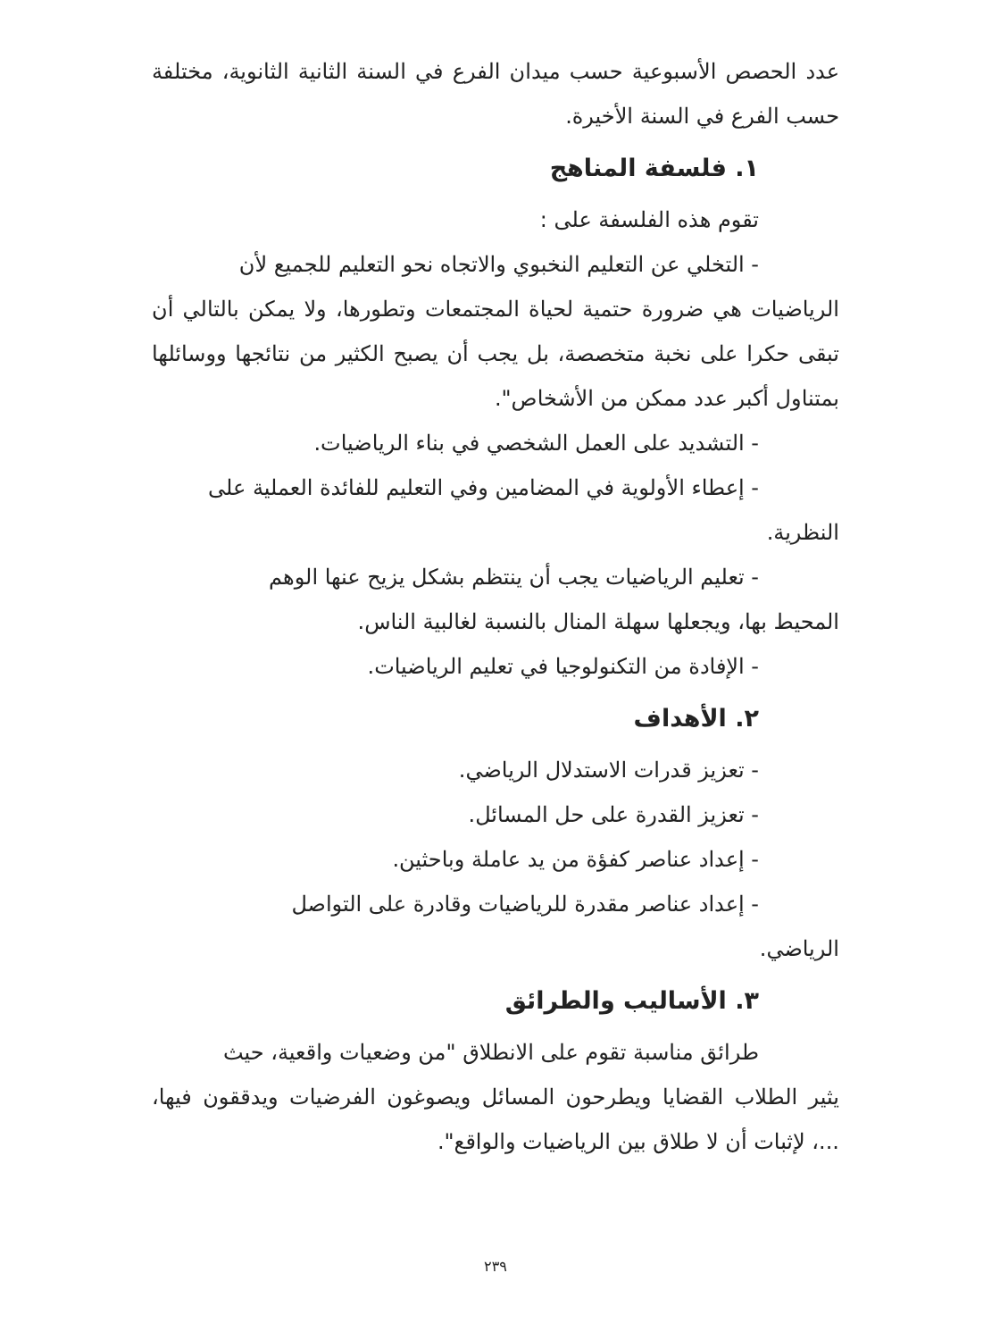عدد الحصص الأسبوعية حسب ميدان الفرع في السنة الثانية الثانوية، مختلفة حسب الفرع في السنة الأخيرة.
١. فلسفة المناهج
تقوم هذه الفلسفة على :
- التخلي عن التعليم النخبوي والاتجاه نحو التعليم للجميع لأن
الرياضيات هي ضرورة حتمية لحياة المجتمعات وتطورها، ولا يمكن بالتالي أن تبقى حكرا على نخبة متخصصة، بل يجب أن يصبح الكثير من نتائجها ووسائلها بمتناول أكبر عدد ممكن من الأشخاص".
- التشديد على العمل الشخصي في بناء الرياضيات.
- إعطاء الأولوية في المضامين وفي التعليم للفائدة العملية على
النظرية.
- تعليم الرياضيات يجب أن ينتظم بشكل يزيح عنها الوهم
المحيط بها، ويجعلها سهلة المنال بالنسبة لغالبية الناس.
- الإفادة من التكنولوجيا في تعليم الرياضيات.
٢. الأهداف
- تعزيز قدرات الاستدلال الرياضي.
- تعزيز القدرة على حل المسائل.
- إعداد عناصر كفؤة من يد عاملة وباحثين.
- إعداد عناصر مقدرة للرياضيات وقادرة على التواصل
الرياضي.
٣. الأساليب والطرائق
طرائق مناسبة تقوم على الانطلاق "من وضعيات واقعية، حيث
يثير الطلاب القضايا ويطرحون المسائل ويصوغون الفرضيات ويدققون فيها، ...، لإثبات أن لا طلاق بين الرياضيات والواقع".
٢٣٩